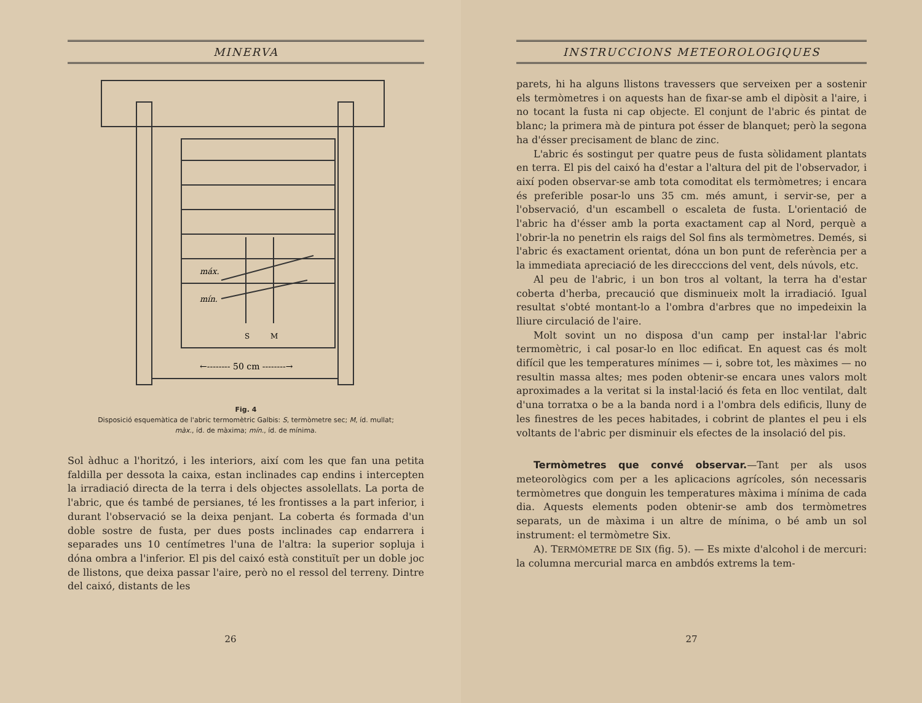MINERVA
máx.
mín.
S
M
←-------- 50 cm --------→
Fig. 4
Disposició esquemàtica de l'abric termomètric Galbis: S, termòmetre sec; M, íd. mullat; màx., íd. de màxima; mín., íd. de mínima.
Sol àdhuc a l'horitzó, i les interiors, així com les que fan una petita faldilla per dessota la caixa, estan inclinades cap endins i intercepten la irradiació directa de la terra i dels objectes assolellats. La porta de l'abric, que és també de persianes, té les frontisses a la part inferior, i durant l'observació se la deixa penjant. La coberta és formada d'un doble sostre de fusta, per dues posts inclinades cap endarrera i separades uns 10 centímetres l'una de l'altra: la superior sopluja i dóna ombra a l'inferior. El pis del caixó està constituït per un doble joc de llistons, que deixa passar l'aire, però no el ressol del terreny. Dintre del caixó, distants de les
26
INSTRUCCIONS METEOROLOGIQUES
parets, hi ha alguns llistons travessers que serveixen per a sostenir els termòmetres i on aquests han de fixar-se amb el dipòsit a l'aire, i no tocant la fusta ni cap objecte. El conjunt de l'abric és pintat de blanc; la primera mà de pintura pot ésser de blanquet; però la segona ha d'ésser precisament de blanc de zinc.
L'abric és sostingut per quatre peus de fusta sòlidament plantats en terra. El pis del caixó ha d'estar a l'altura del pit de l'observador, i així poden observar-se amb tota comoditat els termòmetres; i encara és preferible posar-lo uns 35 cm. més amunt, i servir-se, per a l'observació, d'un escambell o escaleta de fusta. L'orientació de l'abric ha d'ésser amb la porta exactament cap al Nord, perquè a l'obrir-la no penetrin els raigs del Sol fins als termòmetres. Demés, si l'abric és exactament orientat, dóna un bon punt de referència per a la immediata apreciació de les direcccions del vent, dels núvols, etc.
Al peu de l'abric, i un bon tros al voltant, la terra ha d'estar coberta d'herba, precaució que disminueix molt la irradiació. Igual resultat s'obté montant-lo a l'ombra d'arbres que no impedeixin la lliure circulació de l'aire.
Molt sovint un no disposa d'un camp per instal·lar l'abric termomètric, i cal posar-lo en lloc edificat. En aquest cas és molt difícil que les temperatures mínimes — i, sobre tot, les màximes — no resultin massa altes; mes poden obtenir-se encara unes valors molt aproximades a la veritat si la instal·lació és feta en lloc ventilat, dalt d'una torratxa o be a la banda nord i a l'ombra dels edificis, lluny de les finestres de les peces habitades, i cobrint de plantes el peu i els voltants de l'abric per disminuir els efectes de la insolació del pis.
Termòmetres que convé observar.—Tant per als usos meteorològics com per a les aplicacions agrícoles, són necessaris termòmetres que donguin les temperatures màxima i mínima de cada dia. Aquests elements poden obtenir-se amb dos termòmetres separats, un de màxima i un altre de mínima, o bé amb un sol instrument: el termòmetre Six.
A). TERMÒMETRE DE SIX (fig. 5). — Es mixte d'alcohol i de mercuri: la columna mercurial marca en ambdós extrems la tem-
27